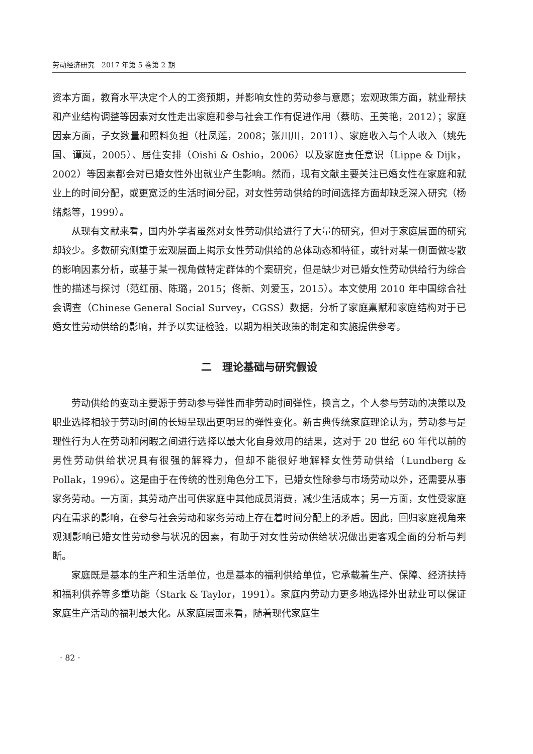劳动经济研究　2017 年第 5 卷第 2 期
资本方面，教育水平决定个人的工资预期，并影响女性的劳动参与意愿；宏观政策方面，就业帮扶和产业结构调整等因素对女性走出家庭和参与社会工作有促进作用（蔡昉、王美艳，2012）；家庭因素方面，子女数量和照料负担（杜凤莲，2008；张川川，2011）、家庭收入与个人收入（姚先国、谭岚，2005）、居住安排（Oishi & Oshio，2006）以及家庭责任意识（Lippe & Dijk，2002）等因素都会对已婚女性外出就业产生影响。然而，现有文献主要关注已婚女性在家庭和就业上的时间分配，或更宽泛的生活时间分配，对女性劳动供给的时间选择方面却缺乏深入研究（杨绪彪等，1999）。
从现有文献来看，国内外学者虽然对女性劳动供给进行了大量的研究，但对于家庭层面的研究却较少。多数研究侧重于宏观层面上揭示女性劳动供给的总体动态和特征，或针对某一侧面做零散的影响因素分析，或基于某一视角做特定群体的个案研究，但是缺少对已婚女性劳动供给行为综合性的描述与探讨（范红丽、陈璐，2015；佟新、刘爱玉，2015）。本文使用 2010 年中国综合社会调查（Chinese General Social Survey，CGSS）数据，分析了家庭禀赋和家庭结构对于已婚女性劳动供给的影响，并予以实证检验，以期为相关政策的制定和实施提供参考。
二　理论基础与研究假设
劳动供给的变动主要源于劳动参与弹性而非劳动时间弹性，换言之，个人参与劳动的决策以及职业选择相较于劳动时间的长短呈现出更明显的弹性变化。新古典传统家庭理论认为，劳动参与是理性行为人在劳动和闲暇之间进行选择以最大化自身效用的结果，这对于 20 世纪 60 年代以前的男性劳动供给状况具有很强的解释力，但却不能很好地解释女性劳动供给（Lundberg & Pollak，1996）。这是由于在传统的性别角色分工下，已婚女性除参与市场劳动以外，还需要从事家务劳动。一方面，其劳动产出可供家庭中其他成员消费，减少生活成本；另一方面，女性受家庭内在需求的影响，在参与社会劳动和家务劳动上存在着时间分配上的矛盾。因此，回归家庭视角来观测影响已婚女性劳动参与状况的因素，有助于对女性劳动供给状况做出更客观全面的分析与判断。
家庭既是基本的生产和生活单位，也是基本的福利供给单位，它承载着生产、保障、经济扶持和福利供养等多重功能（Stark & Taylor，1991）。家庭内劳动力更多地选择外出就业可以保证家庭生产活动的福利最大化。从家庭层面来看，随着现代家庭生
· 82 ·